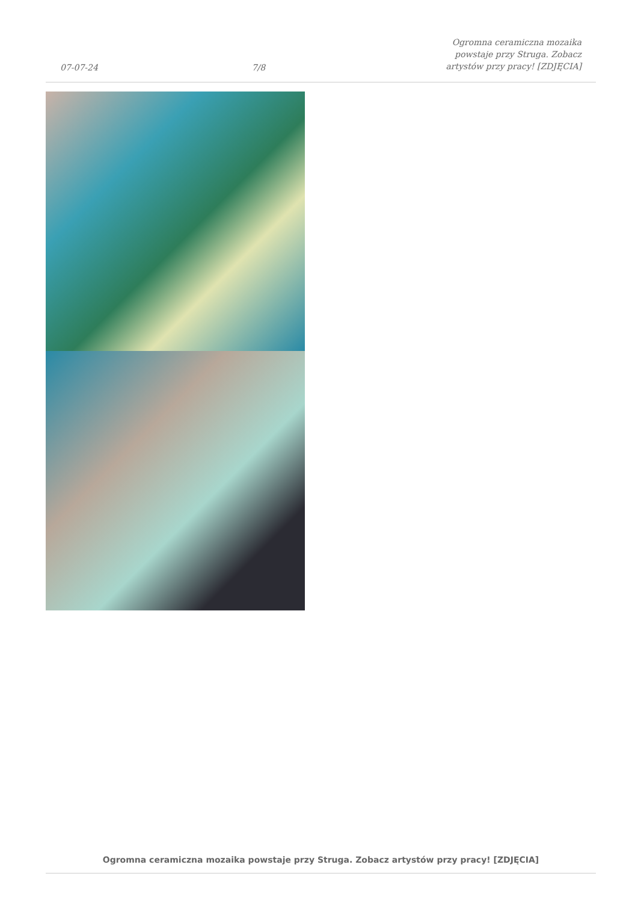07-07-24 7/8 Ogromna ceramiczna mozaika powstaje przy Struga. Zobacz artystów przy pracy! [ZDJĘCIA]
Ogromna ceramiczna mozaika powstaje przy Struga. Zobacz artystów przy pracy! [ZDJĘCIA]